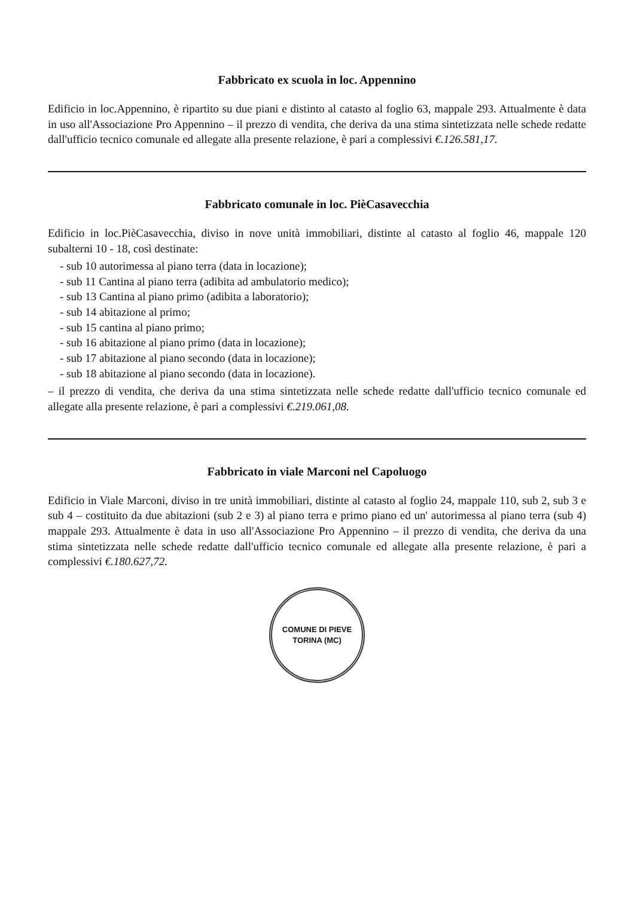Fabbricato ex scuola in loc. Appennino
Edificio in loc.Appennino, è ripartito su due piani e distinto al catasto al foglio 63, mappale 293. Attualmente è data in uso all'Associazione Pro Appennino – il prezzo di vendita, che deriva da una stima sintetizzata nelle schede redatte dall'ufficio tecnico comunale ed allegate alla presente relazione, è pari a complessivi €.126.581,17.
Fabbricato comunale in loc. PièCasavecchia
Edificio in loc.PièCasavecchia, diviso in nove unità immobiliari, distinte al catasto al foglio 46, mappale 120 subalterni 10 - 18, così destinate:
- sub 10 autorimessa al piano terra (data in locazione);
- sub 11 Cantina al piano terra (adibita ad ambulatorio medico);
- sub 13 Cantina al piano primo (adibita a laboratorio);
- sub 14 abitazione al primo;
- sub 15 cantina al piano primo;
- sub 16 abitazione al piano primo (data in locazione);
- sub 17 abitazione al piano secondo (data in locazione);
- sub 18 abitazione al piano secondo (data in locazione).
– il prezzo di vendita, che deriva da una stima sintetizzata nelle schede redatte dall'ufficio tecnico comunale ed allegate alla presente relazione, è pari a complessivi €.219.061,08.
Fabbricato in viale Marconi nel Capoluogo
Edificio in Viale Marconi, diviso in tre unità immobiliari, distinte al catasto al foglio 24, mappale 110, sub 2, sub 3 e sub 4 – costituito da due abitazioni (sub 2 e 3) al piano terra e primo piano ed un' autorimessa al piano terra (sub 4) mappale 293. Attualmente è data in uso all'Associazione Pro Appennino – il prezzo di vendita, che deriva da una stima sintetizzata nelle schede redatte dall'ufficio tecnico comunale ed allegate alla presente relazione, è pari a complessivi €.180.627,72.
COMUNE DI PIEVE TORINA (MC)